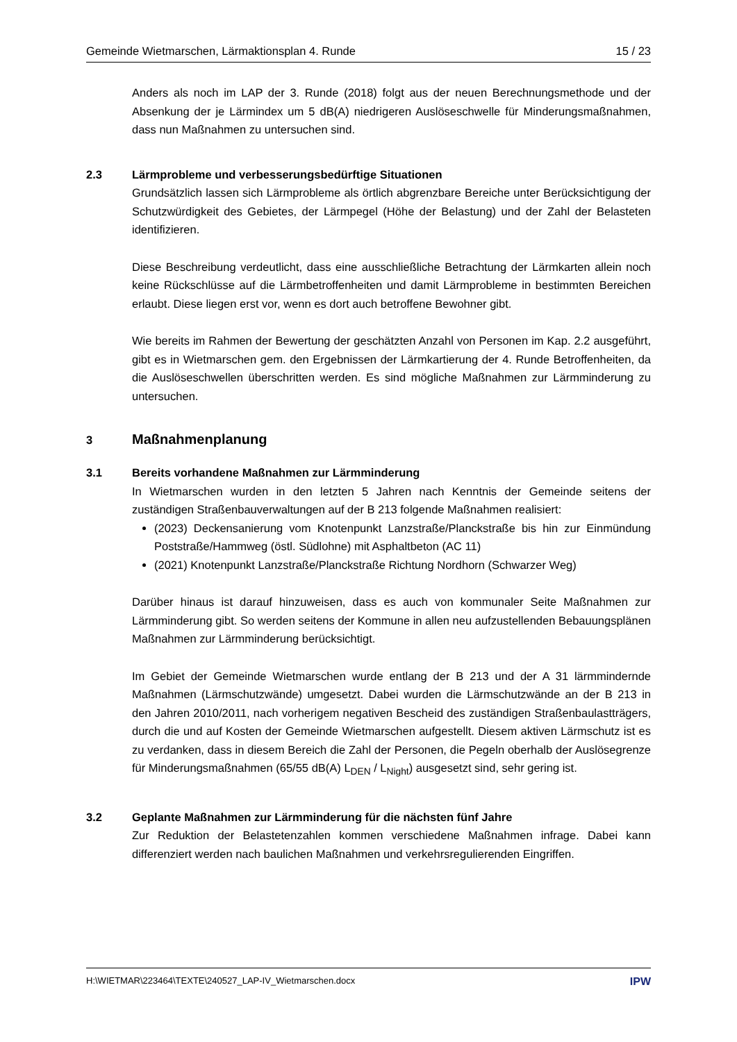Gemeinde Wietmarschen, Lärmaktionsplan 4. Runde 15 / 23
Anders als noch im LAP der 3. Runde (2018) folgt aus der neuen Berechnungsmethode und der Absenkung der je Lärmindex um 5 dB(A) niedrigeren Auslöseschwelle für Minderungsmaßnahmen, dass nun Maßnahmen zu untersuchen sind.
2.3 Lärmprobleme und verbesserungsbedürftige Situationen
Grundsätzlich lassen sich Lärmprobleme als örtlich abgrenzbare Bereiche unter Berücksichtigung der Schutzwürdigkeit des Gebietes, der Lärmpegel (Höhe der Belastung) und der Zahl der Belasteten identifizieren.
Diese Beschreibung verdeutlicht, dass eine ausschließliche Betrachtung der Lärmkarten allein noch keine Rückschlüsse auf die Lärmbetroffenheiten und damit Lärmprobleme in bestimmten Bereichen erlaubt. Diese liegen erst vor, wenn es dort auch betroffene Bewohner gibt.
Wie bereits im Rahmen der Bewertung der geschätzten Anzahl von Personen im Kap. 2.2 ausgeführt, gibt es in Wietmarschen gem. den Ergebnissen der Lärmkartierung der 4. Runde Betroffenheiten, da die Auslöseschwellen überschritten werden. Es sind mögliche Maßnahmen zur Lärmminderung zu untersuchen.
3 Maßnahmenplanung
3.1 Bereits vorhandene Maßnahmen zur Lärmminderung
In Wietmarschen wurden in den letzten 5 Jahren nach Kenntnis der Gemeinde seitens der zuständigen Straßenbauverwaltungen auf der B 213 folgende Maßnahmen realisiert:
(2023) Deckensanierung vom Knotenpunkt Lanzstraße/Planckstraße bis hin zur Einmündung Poststraße/Hammweg (östl. Südlohne) mit Asphaltbeton (AC 11)
(2021) Knotenpunkt Lanzstraße/Planckstraße Richtung Nordhorn (Schwarzer Weg)
Darüber hinaus ist darauf hinzuweisen, dass es auch von kommunaler Seite Maßnahmen zur Lärmminderung gibt. So werden seitens der Kommune in allen neu aufzustellenden Bebauungsplänen Maßnahmen zur Lärmminderung berücksichtigt.
Im Gebiet der Gemeinde Wietmarschen wurde entlang der B 213 und der A 31 lärmmindernde Maßnahmen (Lärmschutzwände) umgesetzt. Dabei wurden die Lärmschutzwände an der B 213 in den Jahren 2010/2011, nach vorherigem negativen Bescheid des zuständigen Straßenbaulastträgers, durch die und auf Kosten der Gemeinde Wietmarschen aufgestellt. Diesem aktiven Lärmschutz ist es zu verdanken, dass in diesem Bereich die Zahl der Personen, die Pegeln oberhalb der Auslösegrenze für Minderungsmaßnahmen (65/55 dB(A) L<sub>DEN</sub> / L<sub>Night</sub>) ausgesetzt sind, sehr gering ist.
3.2 Geplante Maßnahmen zur Lärmminderung für die nächsten fünf Jahre
Zur Reduktion der Belastetenzahlen kommen verschiedene Maßnahmen infrage. Dabei kann differenziert werden nach baulichen Maßnahmen und verkehrsregulierenden Eingriffen.
H:\WIETMAR\223464\TEXTE\240527_LAP-IV_Wietmarschen.docx IPW